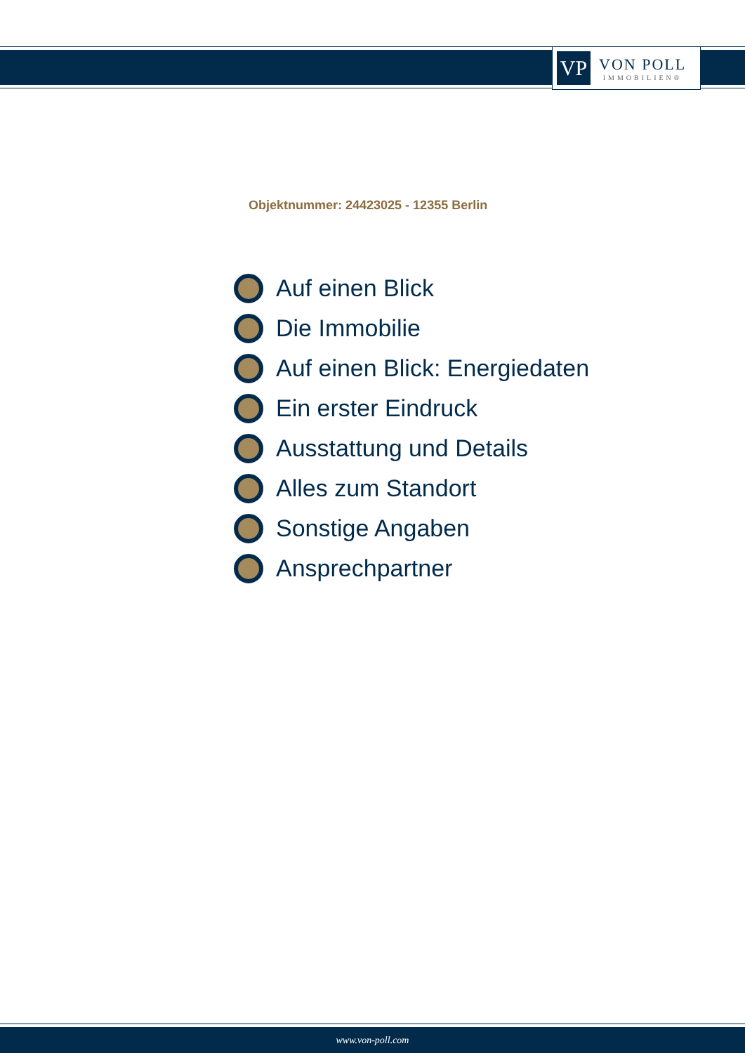VP
VON POLL
IMMOBILIEN®
Objektnummer: 24423025 - 12355 Berlin
Auf einen Blick
Die Immobilie
Auf einen Blick: Energiedaten
Ein erster Eindruck
Ausstattung und Details
Alles zum Standort
Sonstige Angaben
Ansprechpartner
www.von-poll.com